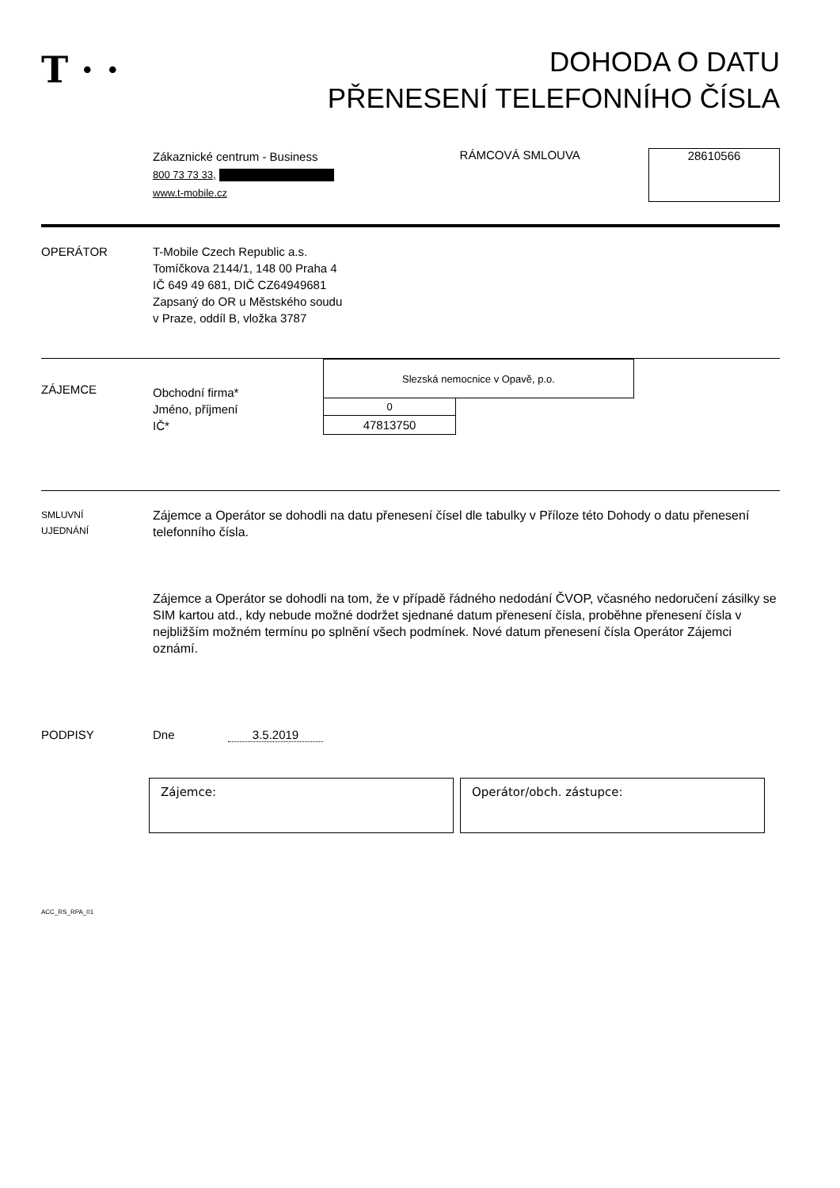T · ·
DOHODA O DATU
PŘENESENÍ TELEFONNÍHO ČÍSLA
Zákaznické centrum - Business
800 73 73 33,
www.t-mobile.cz
RÁMCOVÁ SMLOUVA 28610566
OPERÁTOR T-Mobile Czech Republic a.s.
Tomíčkova 2144/1, 148 00 Praha 4
IČ 649 49 681, DIČ CZ64949681
Zapsaný do OR u Městského soudu
v Praze, oddíl B, vložka 3787
ZÁJEMCE
Obchodní firma*
Jméno, příjmení
IČ*
| Slezská nemocnice v Opavě, p.o. | |
| 0 | |
| 47813750 | |
SMLUVNÍ
UJEDNÁNÍ
Zájemce a Operátor se dohodli na datu přenesení čísel dle tabulky v Příloze této Dohody o datu přenesení telefonního čísla.
Zájemce a Operátor se dohodli na tom, že v případě řádného nedodání ČVOP, včasného nedoručení zásilky se SIM kartou atd., kdy nebude možné dodržet sjednané datum přenesení čísla, proběhne přenesení čísla v nejbližším možném termínu po splnění všech podmínek. Nové datum přenesení čísla Operátor Zájemci oznámí.
PODPISY Dne 3.5.2019
Zájemce: Operátor/obch. zástupce:
ACC_RS_RPA_01